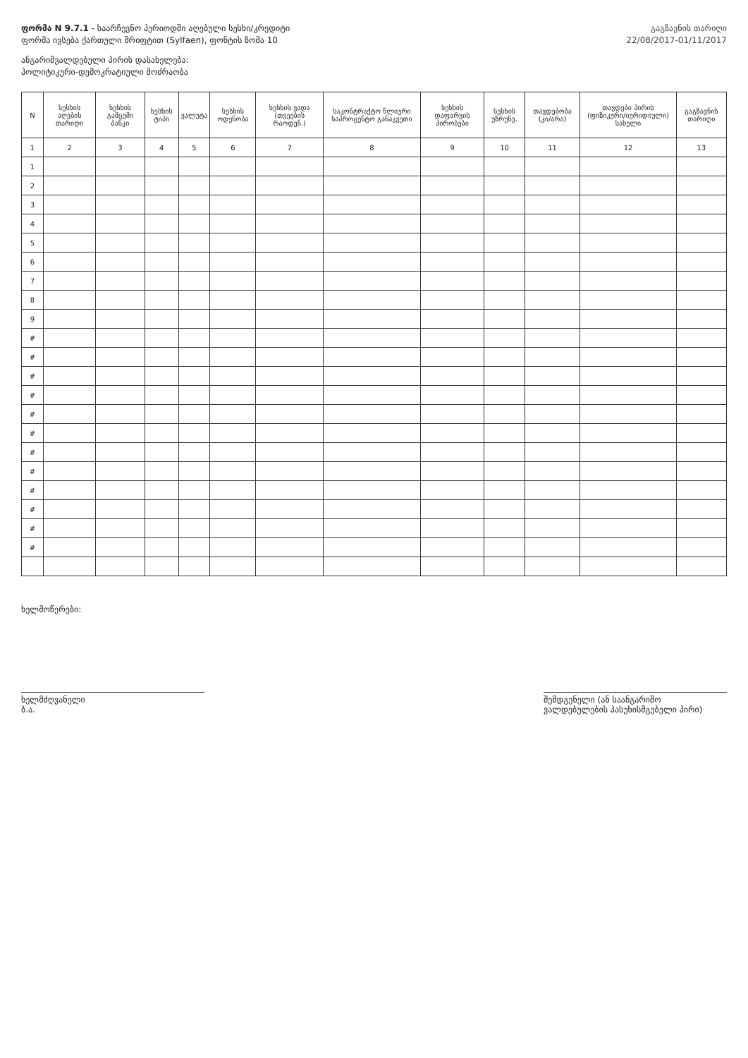ფორმა N 9.7.1 - საარჩევნო პერიოდში აღებული სესხი/კრედიტი
ფორმა ივსება ქართული შრიფტით (Sylfaen), ფონტის ზომა 10
ანგარიშვალდებული პირის დასახელება:
პოლიტიკური-დემოკრატიული მოძრაობა
გაგზავნის თარიღი
22/08/2017-01/11/2017
| N | სესხის აღების თარიღი | სესხის გამცემი ბანკი | სესხის ტიპი | ვალუტა | სესხის ოდენობა | სესხის ვადა (თვეების რაოდენ.) | საკონტრაქტო წლიური საპროცენტო განაკვეთი | სესხის დაფარვის პირობები | სესხის უზრუნვ. | თავდებობა (კი/არა) | თავდები პირის (ფიზიკური/იურიდიული) სახელი | გაგზავნის თარიღი |
| --- | --- | --- | --- | --- | --- | --- | --- | --- | --- | --- | --- | --- |
| 1 | 2 | 3 | 4 | 5 | 6 | 7 | 8 | 9 | 10 | 11 | 12 | 13 |
| 1 | | | | | | | | | | | | |
| 2 | | | | | | | | | | | | |
| 3 | | | | | | | | | | | | |
| 4 | | | | | | | | | | | | |
| 5 | | | | | | | | | | | | |
| 6 | | | | | | | | | | | | |
| 7 | | | | | | | | | | | | |
| 8 | | | | | | | | | | | | |
| 9 | | | | | | | | | | | | |
| # | | | | | | | | | | | | |
| # | | | | | | | | | | | | |
| # | | | | | | | | | | | | |
| # | | | | | | | | | | | | |
| # | | | | | | | | | | | | |
| # | | | | | | | | | | | | |
| # | | | | | | | | | | | | |
| # | | | | | | | | | | | | |
| # | | | | | | | | | | | | |
| # | | | | | | | | | | | | |
| # | | | | | | | | | | | | |
| # | | | | | | | | | | | | |
ხელმოწერები:
ხელმძღვანელი
ბ.ა.
შემდგენელი (ან საანგარიშო ვალდებულების პასუხისმგებელი პირი)